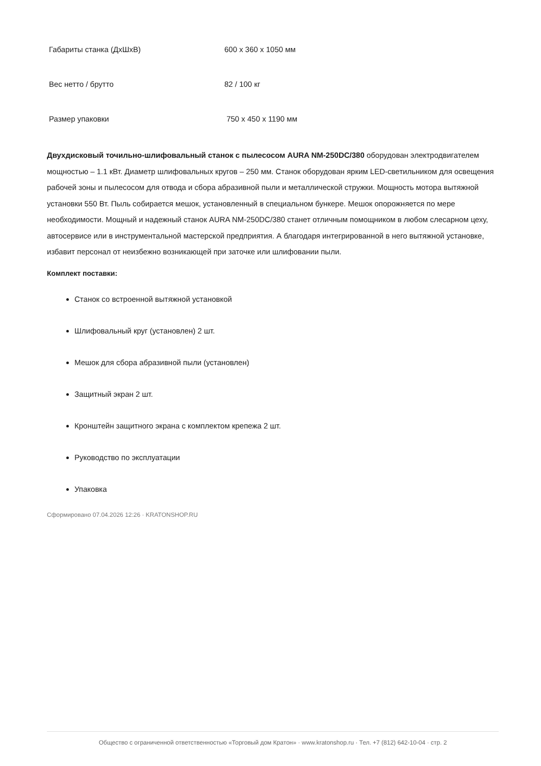| Габариты станка (ДхШхВ) | 600 х 360 х 1050 мм |
| Вес нетто / брутто | 82 / 100 кг |
| Размер упаковки | 750 х 450 х 1190 мм |
Двухдисковый точильно-шлифовальный станок с пылесосом AURA NM-250DC/380 оборудован электродвигателем мощностью – 1.1 кВт. Диаметр шлифовальных кругов – 250 мм. Станок оборудован ярким LED-светильником для освещения рабочей зоны и пылесосом для отвода и сбора абразивной пыли и металлической стружки. Мощность мотора вытяжной установки 550 Вт. Пыль собирается мешок, установленный в специальном бункере. Мешок опорожняется по мере необходимости. Мощный и надежный станок AURA NM-250DC/380 станет отличным помощником в любом слесарном цеху, автосервисе или в инструментальной мастерской предприятия. А благодаря интегрированной в него вытяжной установке, избавит персонал от неизбежно возникающей при заточке или шлифовании пыли.
Комплект поставки:
Станок со встроенной вытяжной установкой
Шлифовальный круг (установлен) 2 шт.
Мешок для сбора абразивной пыли (установлен)
Защитный экран 2 шт.
Кронштейн защитного экрана с комплектом крепежа 2 шт.
Руководство по эксплуатации
Упаковка
Сформировано 07.04.2026 12:26 · KRATONSHOP.RU
Общество с ограниченной ответственностью «Торговый дом Кратон» · www.kratonshop.ru · Тел. +7 (812) 642-10-04 · стр. 2